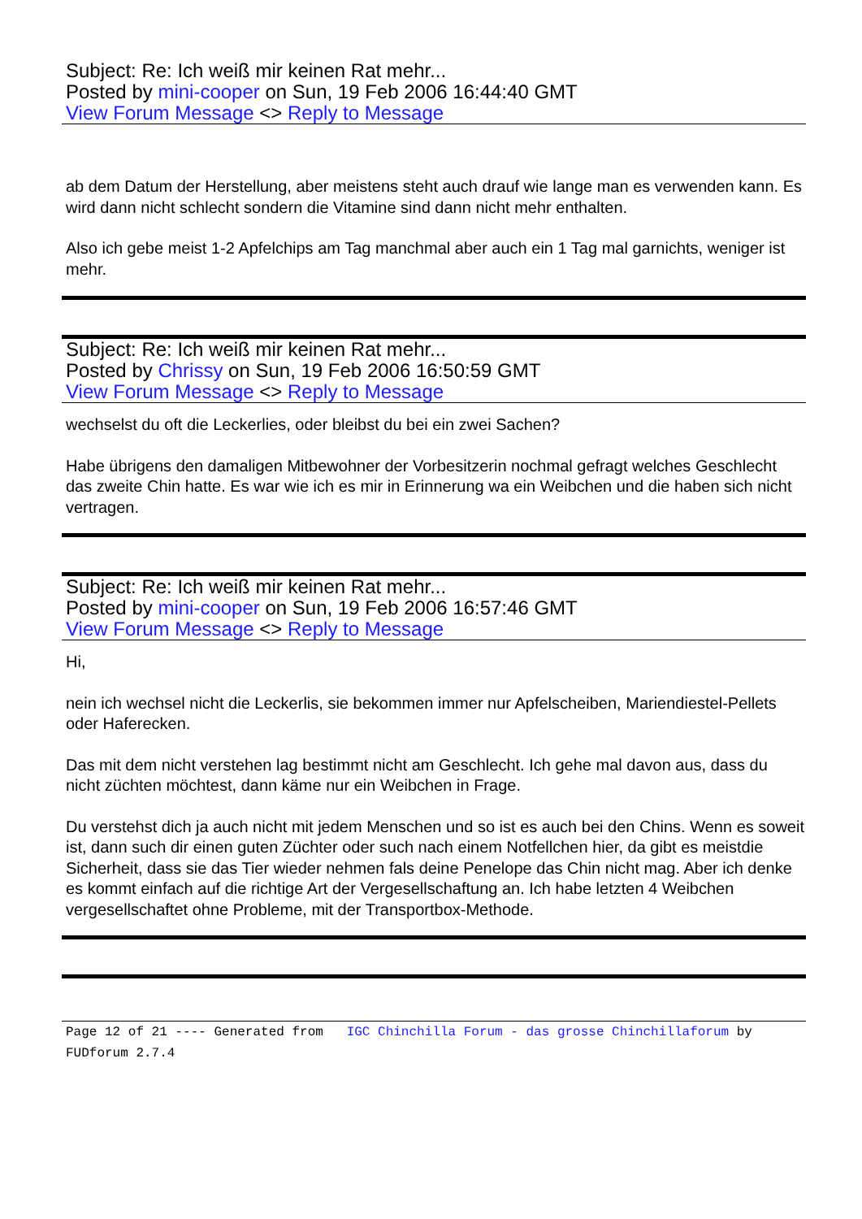Subject: Re: Ich weiß mir keinen Rat mehr...
Posted by mini-cooper on Sun, 19 Feb 2006 16:44:40 GMT
View Forum Message <> Reply to Message
ab dem Datum der Herstellung, aber meistens steht auch drauf wie lange man es verwenden kann. Es wird dann nicht schlecht sondern die Vitamine sind dann nicht mehr enthalten.
Also ich gebe meist 1-2 Apfelchips am Tag manchmal aber auch ein 1 Tag mal garnichts, weniger ist mehr.
Subject: Re: Ich weiß mir keinen Rat mehr...
Posted by Chrissy on Sun, 19 Feb 2006 16:50:59 GMT
View Forum Message <> Reply to Message
wechselst du oft die Leckerlies, oder bleibst du bei ein zwei Sachen?
Habe übrigens den damaligen Mitbewohner der Vorbesitzerin nochmal gefragt welches Geschlecht das zweite Chin hatte. Es war wie ich es mir in Erinnerung wa ein Weibchen und die haben sich nicht vertragen.
Subject: Re: Ich weiß mir keinen Rat mehr...
Posted by mini-cooper on Sun, 19 Feb 2006 16:57:46 GMT
View Forum Message <> Reply to Message
Hi,
nein ich wechsel nicht die Leckerlis, sie bekommen immer nur Apfelscheiben, Mariendiestel-Pellets oder Haferecken.
Das mit dem nicht verstehen lag bestimmt nicht am Geschlecht. Ich gehe mal davon aus, dass du nicht züchten möchtest, dann käme nur ein Weibchen in Frage.
Du verstehst dich ja auch nicht mit jedem Menschen und so ist es auch bei den Chins. Wenn es soweit ist, dann such dir einen guten Züchter oder such nach einem Notfellchen hier, da gibt es meistdie Sicherheit, dass sie das Tier wieder nehmen fals deine Penelope das Chin nicht mag. Aber ich denke es kommt einfach auf die richtige Art der Vergesellschaftung an. Ich habe letzten 4 Weibchen vergesellschaftet ohne Probleme, mit der Transportbox-Methode.
Page 12 of 21 ---- Generated from IGC Chinchilla Forum - das grosse Chinchillaforum by FUDforum 2.7.4